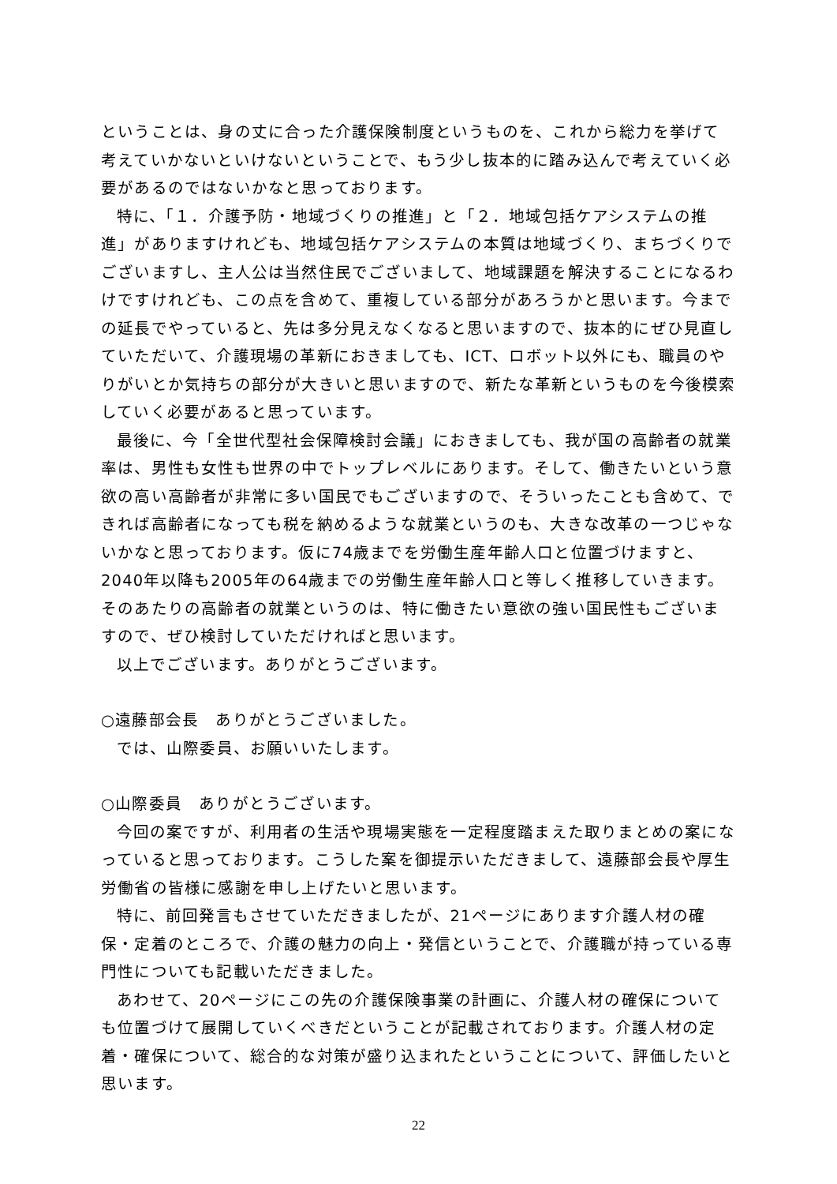ということは、身の丈に合った介護保険制度というものを、これから総力を挙げて考えていかないといけないということで、もう少し抜本的に踏み込んで考えていく必要があるのではないかなと思っております。
特に、「１．介護予防・地域づくりの推進」と「２．地域包括ケアシステムの推進」がありますけれども、地域包括ケアシステムの本質は地域づくり、まちづくりでございますし、主人公は当然住民でございまして、地域課題を解決することになるわけですけれども、この点を含めて、重複している部分があろうかと思います。今までの延長でやっていると、先は多分見えなくなると思いますので、抜本的にぜひ見直していただいて、介護現場の革新におきましても、ICT、ロボット以外にも、職員のやりがいとか気持ちの部分が大きいと思いますので、新たな革新というものを今後模索していく必要があると思っています。
最後に、今「全世代型社会保障検討会議」におきましても、我が国の高齢者の就業率は、男性も女性も世界の中でトップレベルにあります。そして、働きたいという意欲の高い高齢者が非常に多い国民でもございますので、そういったことも含めて、できれば高齢者になっても税を納めるような就業というのも、大きな改革の一つじゃないかなと思っております。仮に74歳までを労働生産年齢人口と位置づけますと、2040年以降も2005年の64歳までの労働生産年齢人口と等しく推移していきます。そのあたりの高齢者の就業というのは、特に働きたい意欲の強い国民性もございますので、ぜひ検討していただければと思います。
以上でございます。ありがとうございます。
○遠藤部会長　ありがとうございました。
では、山際委員、お願いいたします。
○山際委員　ありがとうございます。
今回の案ですが、利用者の生活や現場実態を一定程度踏まえた取りまとめの案になっていると思っております。こうした案を御提示いただきまして、遠藤部会長や厚生労働省の皆様に感謝を申し上げたいと思います。
特に、前回発言もさせていただきましたが、21ページにあります介護人材の確保・定着のところで、介護の魅力の向上・発信ということで、介護職が持っている専門性についても記載いただきました。
あわせて、20ページにこの先の介護保険事業の計画に、介護人材の確保についても位置づけて展開していくべきだということが記載されております。介護人材の定着・確保について、総合的な対策が盛り込まれたということについて、評価したいと思います。
22